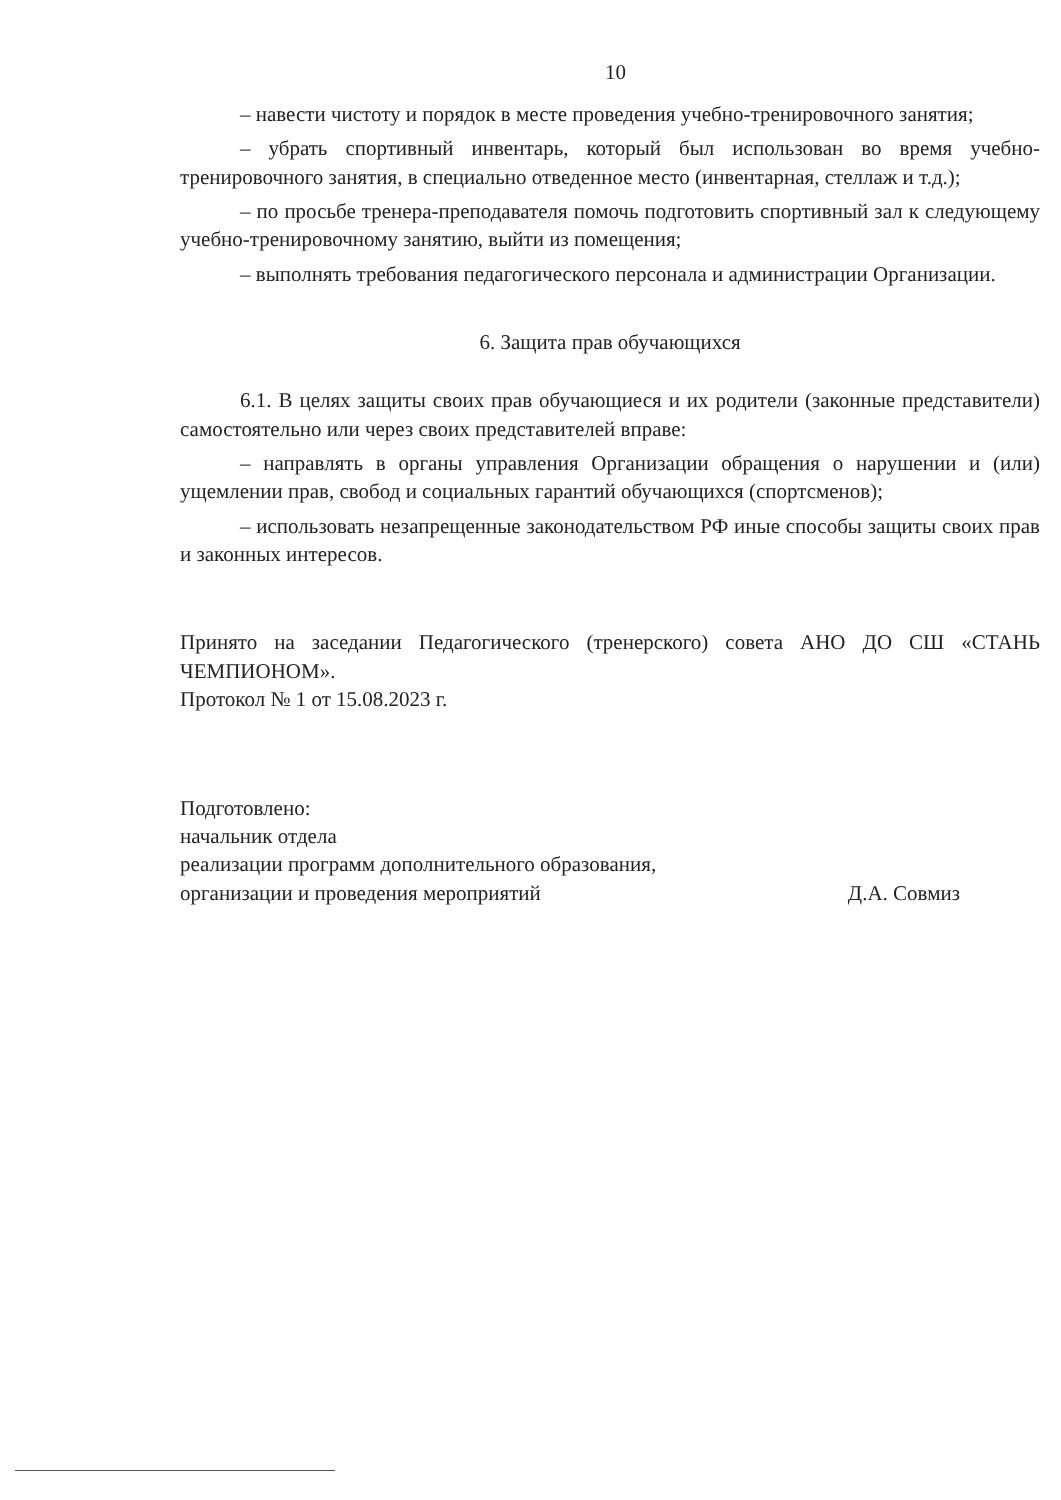10
– навести чистоту и порядок в месте проведения учебно-тренировочного занятия;
– убрать спортивный инвентарь, который был использован во время учебно-тренировочного занятия, в специально отведенное место (инвентарная, стеллаж и т.д.);
– по просьбе тренера-преподавателя помочь подготовить спортивный зал к следующему учебно-тренировочному занятию, выйти из помещения;
– выполнять требования педагогического персонала и администрации Организации.
6. Защита прав обучающихся
6.1. В целях защиты своих прав обучающиеся и их родители (законные представители) самостоятельно или через своих представителей вправе:
– направлять в органы управления Организации обращения о нарушении и (или) ущемлении прав, свобод и социальных гарантий обучающихся (спортсменов);
– использовать незапрещенные законодательством РФ иные способы защиты своих прав и законных интересов.
Принято на заседании Педагогического (тренерского) совета АНО ДО СШ «СТАНЬ ЧЕМПИОНОМ».
Протокол № 1 от 15.08.2023 г.
Подготовлено:
начальник отдела
реализации программ дополнительного образования,
организации и проведения мероприятий
Д.А. Совмиз